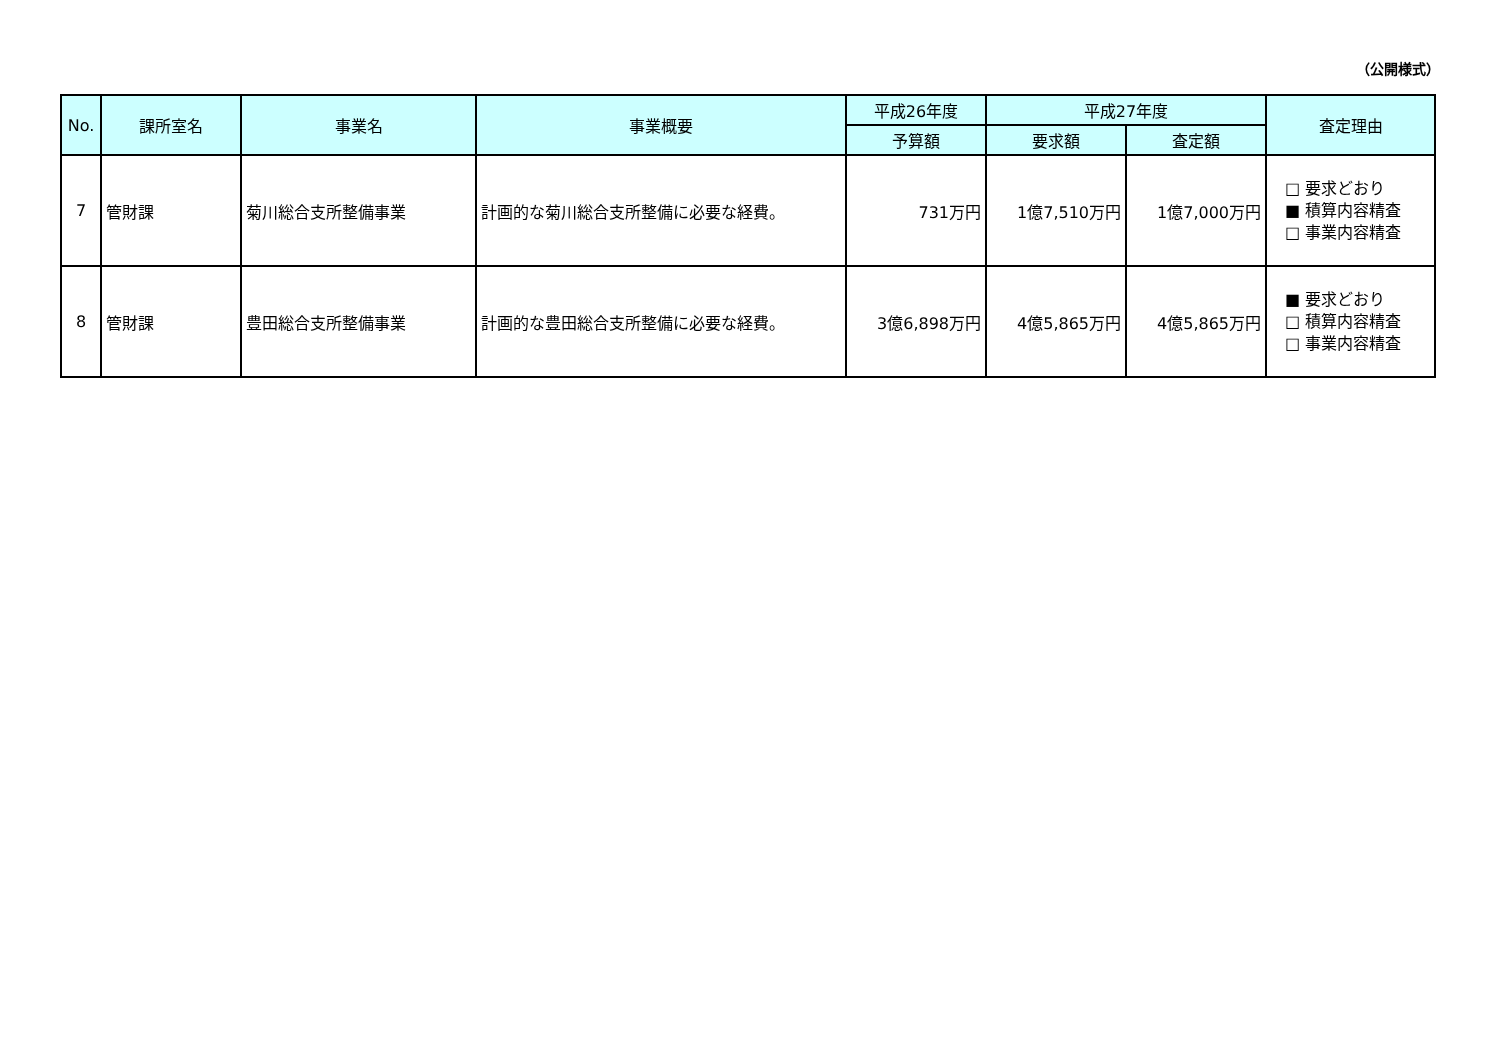（公開様式）
| No. | 課所室名 | 事業名 | 事業概要 | 平成26年度 | 平成27年度 | | 査定理由 |
| --- | --- | --- | --- | --- | --- | --- | --- |
| | | | | 予算額 | 要求額 | 査定額 | |
| 7 | 管財課 | 菊川総合支所整備事業 | 計画的な菊川総合支所整備に必要な経費。 | 731万円 | 1億7,510万円 | 1億7,000万円 | □ 要求どおり ■ 積算内容精査 □ 事業内容精査 |
| 8 | 管財課 | 豊田総合支所整備事業 | 計画的な豊田総合支所整備に必要な経費。 | 3億6,898万円 | 4億5,865万円 | 4億5,865万円 | ■ 要求どおり □ 積算内容精査 □ 事業内容精査 |